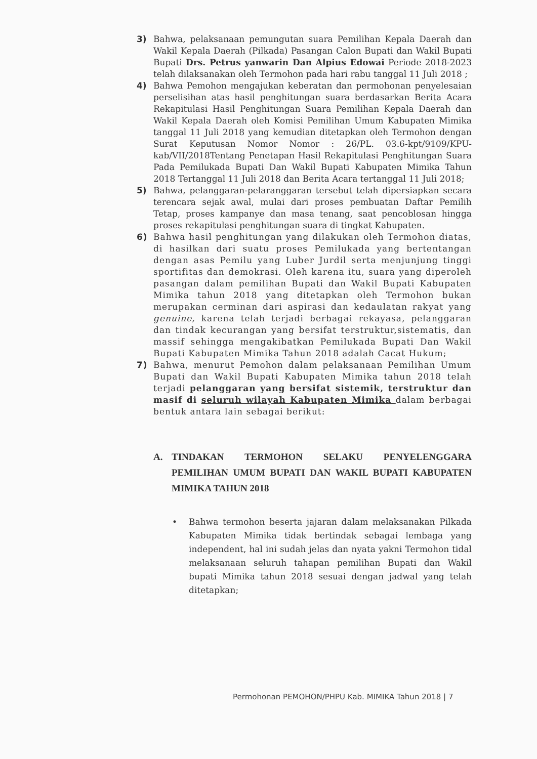3) Bahwa, pelaksanaan pemungutan suara Pemilihan Kepala Daerah dan Wakil Kepala Daerah (Pilkada) Pasangan Calon Bupati dan Wakil Bupati Bupati Drs. Petrus yanwarin Dan Alpius Edowai Periode 2018-2023 telah dilaksanakan oleh Termohon pada hari rabu tanggal 11 Juli 2018 ;
4) Bahwa Pemohon mengajukan keberatan dan permohonan penyelesaian perselisihan atas hasil penghitungan suara berdasarkan Berita Acara Rekapitulasi Hasil Penghitungan Suara Pemilihan Kepala Daerah dan Wakil Kepala Daerah oleh Komisi Pemilihan Umum Kabupaten Mimika tanggal 11 Juli 2018 yang kemudian ditetapkan oleh Termohon dengan Surat Keputusan Nomor Nomor : 26/PL. 03.6-kpt/9109/KPU-kab/VII/2018Tentang Penetapan Hasil Rekapitulasi Penghitungan Suara Pada Pemilukada Bupati Dan Wakil Bupati Kabupaten Mimika Tahun 2018 Tertanggal 11 Juli 2018 dan Berita Acara tertanggal 11 Juli 2018;
5) Bahwa, pelanggaran-pelaranggaran tersebut telah dipersiapkan secara terencara sejak awal, mulai dari proses pembuatan Daftar Pemilih Tetap, proses kampanye dan masa tenang, saat pencoblosan hingga proses rekapitulasi penghitungan suara di tingkat Kabupaten.
6) Bahwa hasil penghitungan yang dilakukan oleh Termohon diatas, di hasilkan dari suatu proses Pemilukada yang bertentangan dengan asas Pemilu yang Luber Jurdil serta menjunjung tinggi sportifitas dan demokrasi. Oleh karena itu, suara yang diperoleh pasangan dalam pemilihan Bupati dan Wakil Bupati Kabupaten Mimika tahun 2018 yang ditetapkan oleh Termohon bukan merupakan cerminan dari aspirasi dan kedaulatan rakyat yang genuine, karena telah terjadi berbagai rekayasa, pelanggaran dan tindak kecurangan yang bersifat terstruktur,sistematis, dan massif sehingga mengakibatkan Pemilukada Bupati Dan Wakil Bupati Kabupaten Mimika Tahun 2018 adalah Cacat Hukum;
7) Bahwa, menurut Pemohon dalam pelaksanaan Pemilihan Umum Bupati dan Wakil Bupati Kabupaten Mimika tahun 2018 telah terjadi pelanggaran yang bersifat sistemik, terstruktur dan masif di seluruh wilayah Kabupaten Mimika dalam berbagai bentuk antara lain sebagai berikut:
A. TINDAKAN TERMOHON SELAKU PENYELENGGARA PEMILIHAN UMUM BUPATI DAN WAKIL BUPATI KABUPATEN MIMIKA TAHUN 2018
• Bahwa termohon beserta jajaran dalam melaksanakan Pilkada Kabupaten Mimika tidak bertindak sebagai lembaga yang independent, hal ini sudah jelas dan nyata yakni Termohon tidal melaksanaan seluruh tahapan pemilihan Bupati dan Wakil bupati Mimika tahun 2018 sesuai dengan jadwal yang telah ditetapkan;
Permohonan PEMOHON/PHPU Kab. MIMIKA Tahun 2018 | 7